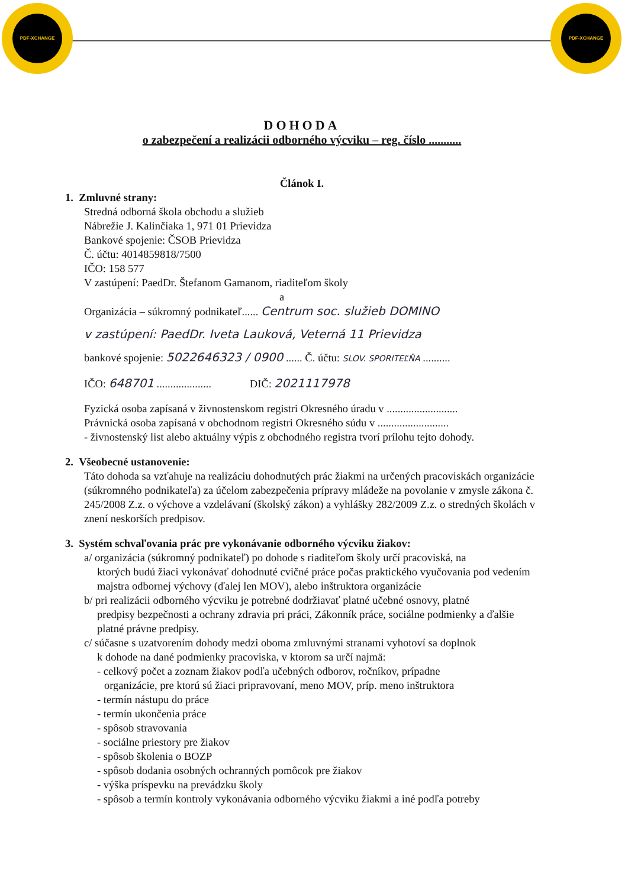PDF-XCHANGE
PDF-XCHANGE
DOHODA
o zabezpečení a realizácii odborného výcviku – reg. číslo ...........
Článok I.
1. Zmluvné strany:
Stredná odborná škola obchodu a služieb
Nábrežie J. Kalinčiaka 1, 971 01 Prievidza
Bankové spojenie: ČSOB Prievidza
Č. účtu: 4014859818/7500
IČO: 158 577
V zastúpení: PaedDr. Štefanom Gamanom, riaditeľom školy
a
Organizácia – súkromný podnikateľ...... Centrum soc. služieb DOMINO
v zastúpení: PaedDr. Iveta Lauková, Veterná 11 Prievidza
bankové spojenie: 5022646323 / 0900 ...... Č. účtu: SLOV. SPORITEĽŇA ..........
IČO: 648701 .................... DIČ: 2021117978
Fyzická osoba zapísaná v živnostenskom registri Okresného úradu v ..........................
Právnická osoba zapísaná v obchodnom registri Okresného súdu v ..........................
- živnostenský list alebo aktuálny výpis z obchodného registra tvorí prílohu tejto dohody.
2. Všeobecné ustanovenie:
Táto dohoda sa vzťahuje na realizáciu dohodnutých prác žiakmi na určených pracoviskách organizácie (súkromného podnikateľa) za účelom zabezpečenia prípravy mládeže na povolanie v zmysle zákona č. 245/2008 Z.z. o výchove a vzdelávaní (školský zákon) a vyhlášky 282/2009 Z.z. o stredných školách v znení neskorších predpisov.
3. Systém schvaľovania prác pre vykonávanie odborného výcviku žiakov:
a/ organizácia (súkromný podnikateľ) po dohode s riaditeľom školy určí pracoviská, na
ktorých budú žiaci vykonávať dohodnuté cvičné práce počas praktického vyučovania pod vedením majstra odbornej výchovy (ďalej len MOV), alebo inštruktora organizácie
b/ pri realizácii odborného výcviku je potrebné dodržiavať platné učebné osnovy, platné
predpisy bezpečnosti a ochrany zdravia pri práci, Zákonník práce, sociálne podmienky a ďalšie platné právne predpisy.
c/ súčasne s uzatvorením dohody medzi oboma zmluvnými stranami vyhotoví sa doplnok
k dohode na dané podmienky pracoviska, v ktorom sa určí najmä:
- celkový počet a zoznam žiakov podľa učebných odborov, ročníkov, prípadne
organizácie, pre ktorú sú žiaci pripravovaní, meno MOV, príp. meno inštruktora
- termín nástupu do práce
- termín ukončenia práce
- spôsob stravovania
- sociálne priestory pre žiakov
- spôsob školenia o BOZP
- spôsob dodania osobných ochranných pomôcok pre žiakov
- výška príspevku na prevádzku školy
- spôsob a termín kontroly vykonávania odborného výcviku žiakmi a iné podľa potreby